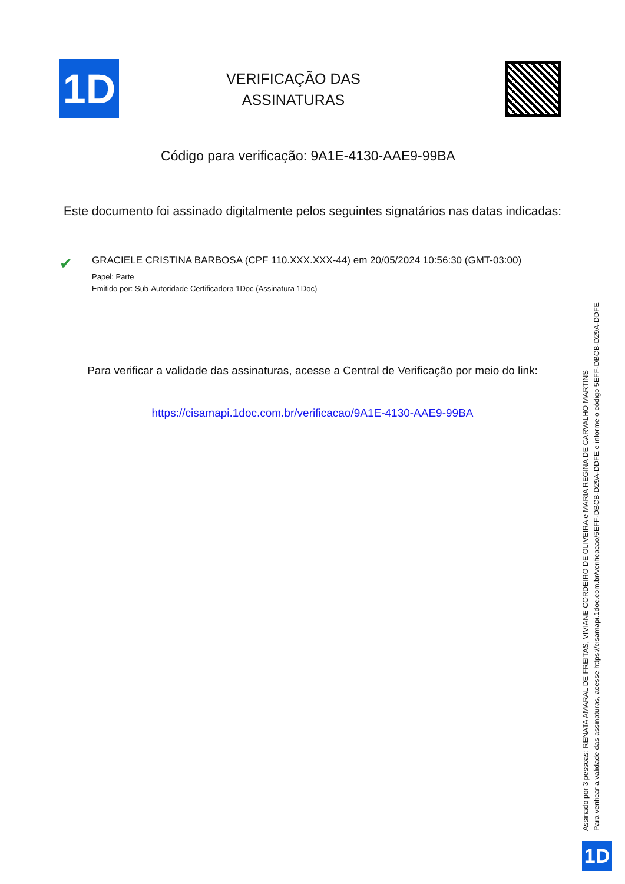1D
VERIFICAÇÃO DAS
ASSINATURAS
Código para verificação: 9A1E-4130-AAE9-99BA
Este documento foi assinado digitalmente pelos seguintes signatários nas datas indicadas:
✔
GRACIELE CRISTINA BARBOSA (CPF 110.XXX.XXX-44) em 20/05/2024 10:56:30 (GMT-03:00)
Papel: Parte
Emitido por: Sub-Autoridade Certificadora 1Doc (Assinatura 1Doc)
Para verificar a validade das assinaturas, acesse a Central de Verificação por meio do link:
https://cisamapi.1doc.com.br/verificacao/9A1E-4130-AAE9-99BA
Assinado por 3 pessoas: RENATA AMARAL DE FREITAS, VIVIANE CORDEIRO DE OLIVEIRA e MARIA REGINA DE CARVALHO MARTINS
Para verificar a validade das assinaturas, acesse https://cisamapi.1doc.com.br/verificacao/5EFF-DBCB-D29A-DDFE e informe o código 5EFF-DBCB-D29A-DDFE
1D